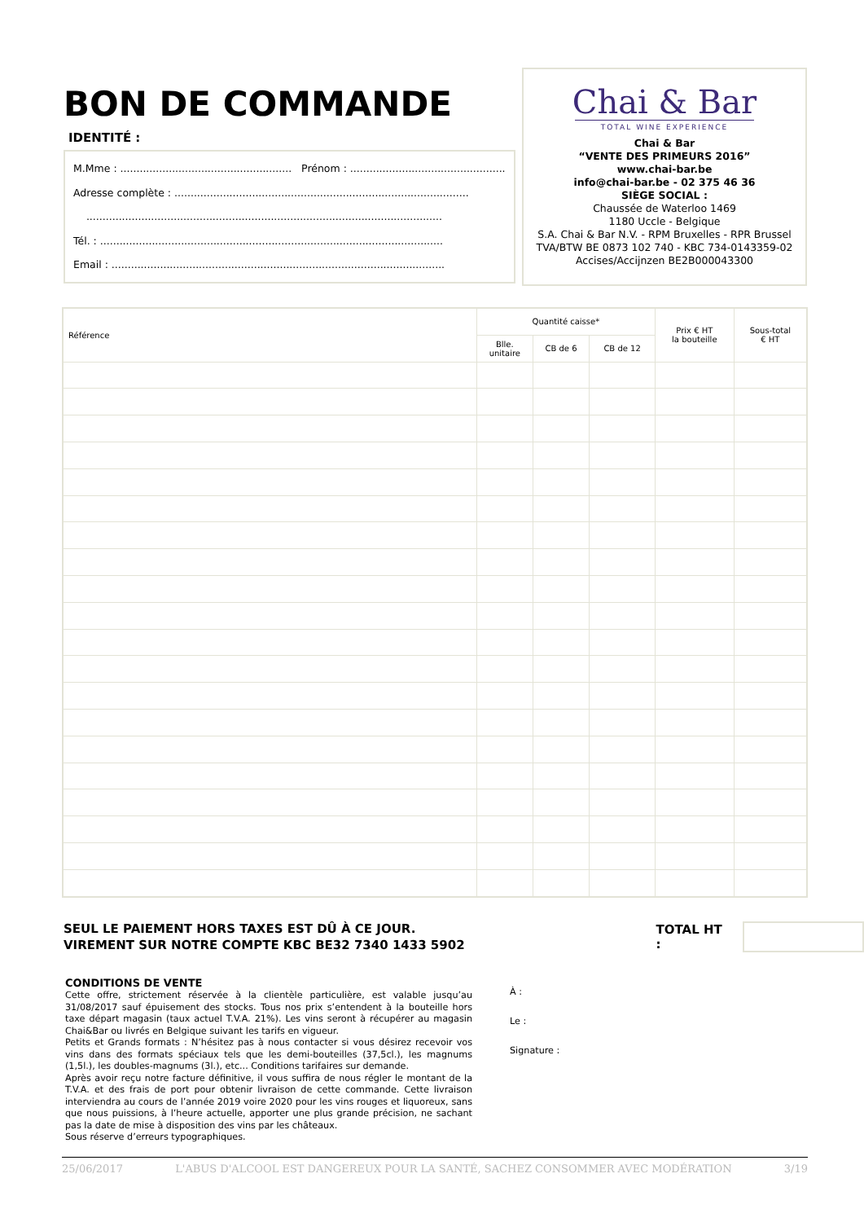BON DE COMMANDE
IDENTITÉ :
M.Mme : ..................................................... Prénom : ................................................
Adresse complète : ...........................................................................................
..............................................................................................................
Tél. : ..........................................................................................................
Email : .......................................................................................................
Chai & Bar
TOTAL WINE EXPERIENCE
Chai & Bar
“VENTE DES PRIMEURS 2016”
www.chai-bar.be
info@chai-bar.be - 02 375 46 36
SIÈGE SOCIAL :
Chaussée de Waterloo 1469
1180 Uccle - Belgique
S.A. Chai & Bar N.V. - RPM Bruxelles - RPR Brussel
TVA/BTW BE 0873 102 740 - KBC 734-0143359-02
Accises/Accijnzen BE2B000043300
| Référence | Quantité caisse* | | | Prix € HT la bouteille | Sous-total € HT |
| --- | --- | --- | --- | --- | --- |
| | Blle. unitaire | CB de 6 | CB de 12 | | |
SEUL LE PAIEMENT HORS TAXES EST DÛ À CE JOUR.
VIREMENT SUR NOTRE COMPTE KBC BE32 7340 1433 5902 TOTAL HT :
CONDITIONS DE VENTE
Cette offre, strictement réservée à la clientèle particulière, est valable jusqu’au 31/08/2017 sauf épuisement des stocks. Tous nos prix s’entendent à la bouteille hors taxe départ magasin (taux actuel T.V.A. 21%). Les vins seront à récupérer au magasin Chai&Bar ou livrés en Belgique suivant les tarifs en vigueur.
Petits et Grands formats : N’hésitez pas à nous contacter si vous désirez recevoir vos vins dans des formats spéciaux tels que les demi-bouteilles (37,5cl.), les magnums (1,5l.), les doubles-magnums (3l.), etc... Conditions tarifaires sur demande.
Après avoir reçu notre facture définitive, il vous suffira de nous régler le montant de la T.V.A. et des frais de port pour obtenir livraison de cette commande. Cette livraison interviendra au cours de l’année 2019 voire 2020 pour les vins rouges et liquoreux, sans que nous puissions, à l’heure actuelle, apporter une plus grande précision, ne sachant pas la date de mise à disposition des vins par les châteaux.
Sous réserve d’erreurs typographiques.
À :
Le :
Signature :
25/06/2017 L'ABUS D'ALCOOL EST DANGEREUX POUR LA SANTÉ, SACHEZ CONSOMMER AVEC MODÉRATION 3/19